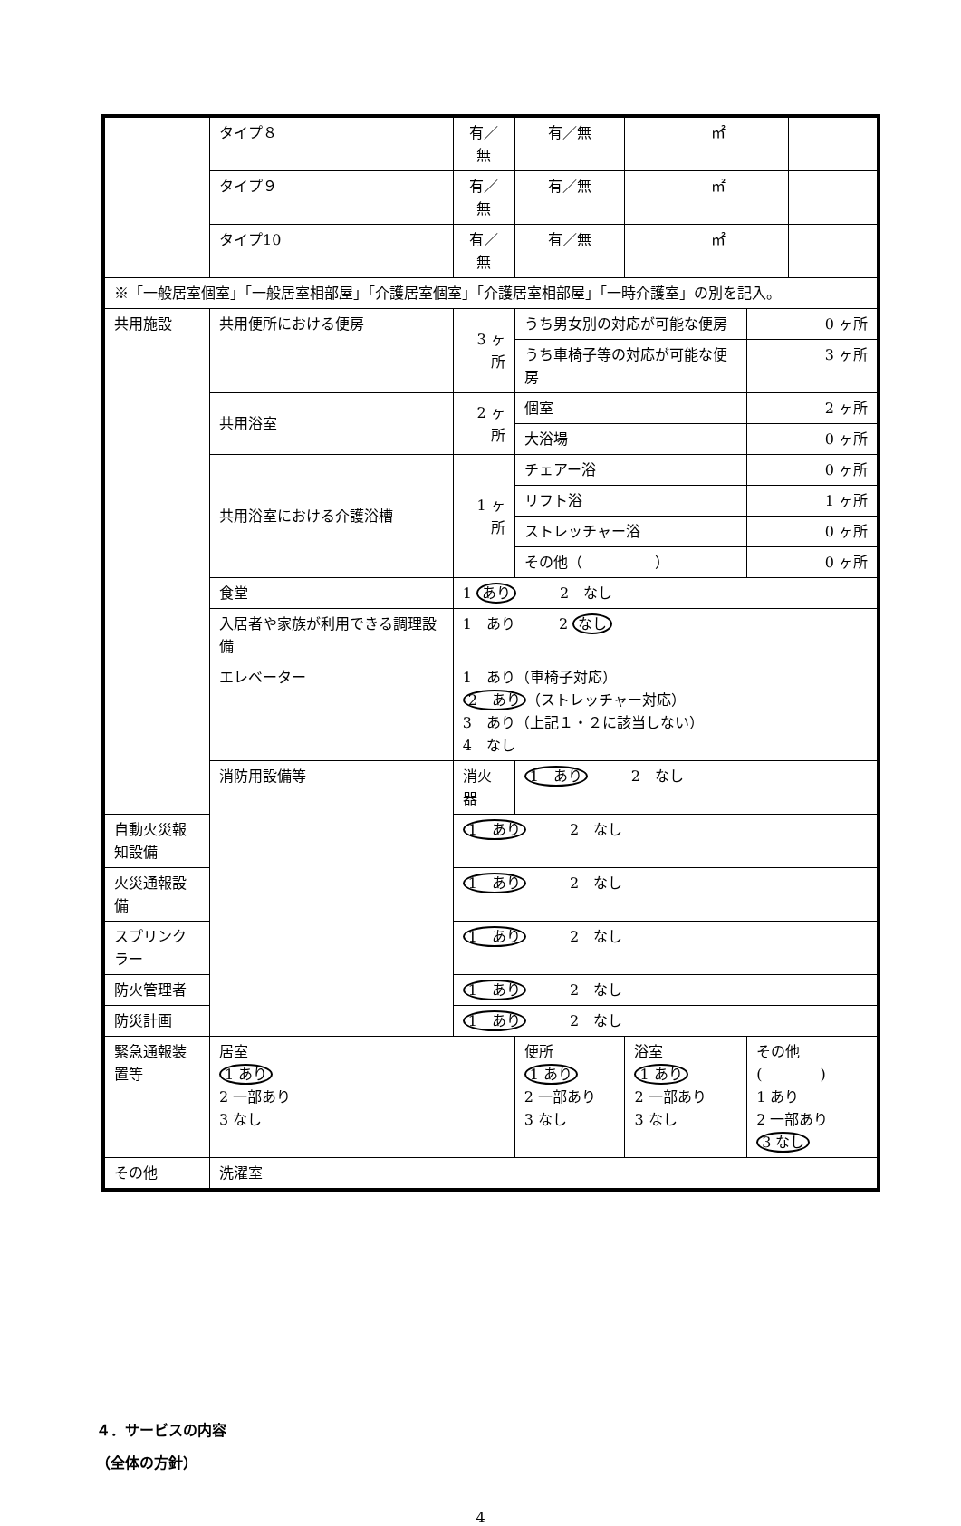| | タイプ８ | 有／無 | | 有／無 | ㎡ | | | |
| | タイプ９ | 有／無 | | 有／無 | ㎡ | | | |
| | タイプ10 | 有／無 | | 有／無 | ㎡ | | | |
| ※「一般居室個室」「一般居室相部屋」「介護居室個室」「介護居室相部屋」「一時介護室」の別を記入。 | | | | | | | | |
| 共用施設 | 共用便所における便房 | 3 ヶ所 | | うち男女別の対応が可能な便房 | | | 0 ヶ所 | |
| | | | | うち車椅子等の対応が可能な便房 | | | 3 ヶ所 | |
| | 共用浴室 | 2 ヶ所 | | 個室 | | | 2 ヶ所 | |
| | | | | 大浴場 | | | 0 ヶ所 | |
| | 共用浴室における介護浴槽 | 1 ヶ所 | | チェアー浴 | | | 0 ヶ所 | |
| | | | | リフト浴 | | | 1 ヶ所 | |
| | | | | ストレッチャー浴 | | | 0 ヶ所 | |
| | | | | その他（ ） | | | 0 ヶ所 | |
| | 食堂 | 1 あり 2 なし | | | | | | |
| | 入居者や家族が利用できる調理設備 | 1 あり 2 なし | | | | | | |
| | エレベーター | 1 あり（車椅子対応） 2 あり （ストレッチャー対応） 3 あり（上記１・２に該当しない） 4 なし | | | | | | |
| | 消防用設備等 | 消火器 | 1 あり 2 なし | | | | | |
| 自動火災報知設備 | | 1 あり 2 なし | | | | | | |
| 火災通報設備 | | 1 あり 2 なし | | | | | | |
| スプリンクラー | | 1 あり 2 なし | | | | | | |
| 防火管理者 | | 1 あり 2 なし | | | | | | |
| 防災計画 | | 1 あり 2 なし | | | | | | |
| 緊急通報装置等 | 居室 1 あり 2 一部あり 3 なし | | 便所 1 あり 2 一部あり 3 なし | | 浴室 1 あり 2 一部あり 3 なし | | その他( ) 1 あり 2 一部あり 3 なし | |
| その他 | 洗濯室 | | | | | | | |
４．サービスの内容
（全体の方針）
4